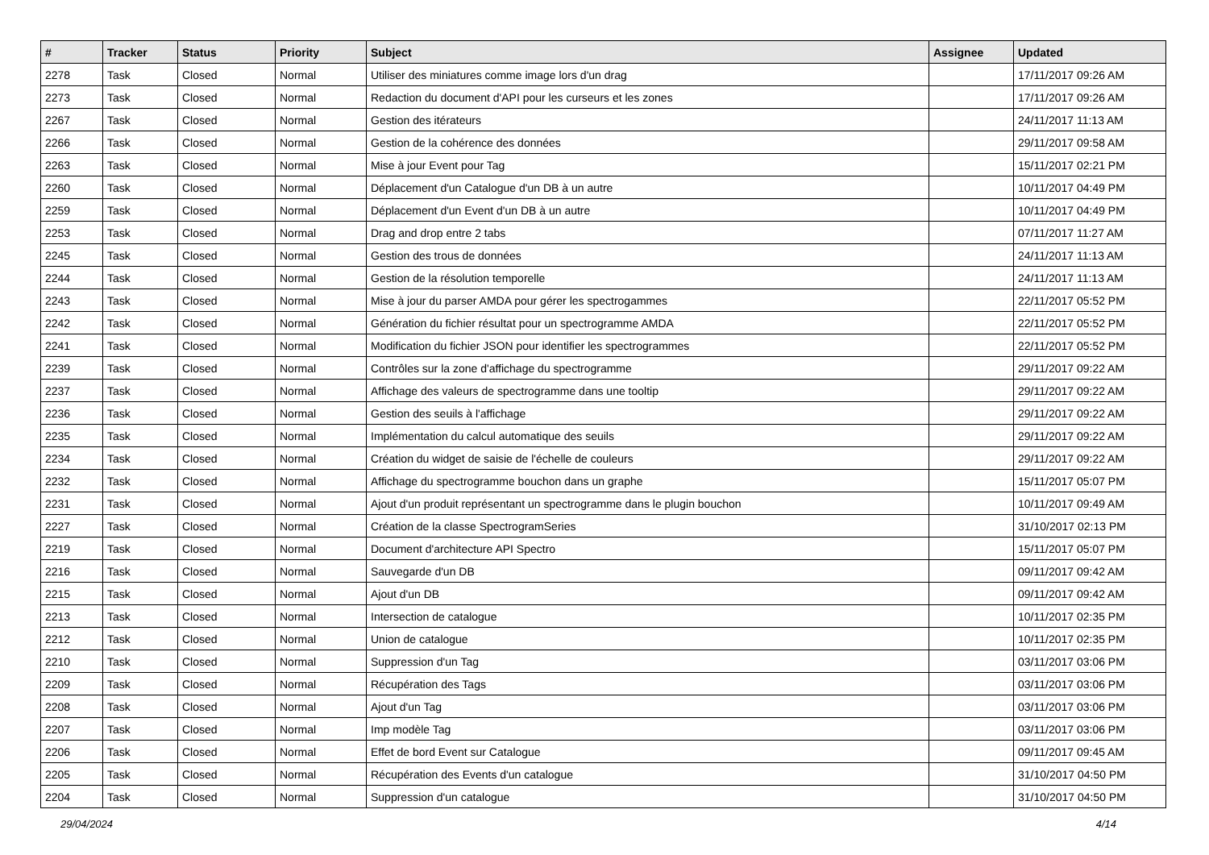| # | Tracker | Status | Priority | Subject | Assignee | Updated |
| --- | --- | --- | --- | --- | --- | --- |
| 2278 | Task | Closed | Normal | Utiliser des miniatures comme image lors d'un drag | | 17/11/2017 09:26 AM |
| 2273 | Task | Closed | Normal | Redaction du document d'API pour les curseurs et les zones | | 17/11/2017 09:26 AM |
| 2267 | Task | Closed | Normal | Gestion des itérateurs | | 24/11/2017 11:13 AM |
| 2266 | Task | Closed | Normal | Gestion de la cohérence des données | | 29/11/2017 09:58 AM |
| 2263 | Task | Closed | Normal | Mise à jour Event pour Tag | | 15/11/2017 02:21 PM |
| 2260 | Task | Closed | Normal | Déplacement d'un Catalogue d'un DB à un autre | | 10/11/2017 04:49 PM |
| 2259 | Task | Closed | Normal | Déplacement d'un Event d'un DB à un autre | | 10/11/2017 04:49 PM |
| 2253 | Task | Closed | Normal | Drag and drop entre 2 tabs | | 07/11/2017 11:27 AM |
| 2245 | Task | Closed | Normal | Gestion des trous de données | | 24/11/2017 11:13 AM |
| 2244 | Task | Closed | Normal | Gestion de la résolution temporelle | | 24/11/2017 11:13 AM |
| 2243 | Task | Closed | Normal | Mise à jour du parser AMDA pour gérer les spectrogammes | | 22/11/2017 05:52 PM |
| 2242 | Task | Closed | Normal | Génération du fichier résultat pour un spectrogramme AMDA | | 22/11/2017 05:52 PM |
| 2241 | Task | Closed | Normal | Modification du fichier JSON pour identifier les spectrogrammes | | 22/11/2017 05:52 PM |
| 2239 | Task | Closed | Normal | Contrôles sur la zone d'affichage du spectrogramme | | 29/11/2017 09:22 AM |
| 2237 | Task | Closed | Normal | Affichage des valeurs de spectrogramme dans une tooltip | | 29/11/2017 09:22 AM |
| 2236 | Task | Closed | Normal | Gestion des seuils à l'affichage | | 29/11/2017 09:22 AM |
| 2235 | Task | Closed | Normal | Implémentation du calcul automatique des seuils | | 29/11/2017 09:22 AM |
| 2234 | Task | Closed | Normal | Création du widget de saisie de l'échelle de couleurs | | 29/11/2017 09:22 AM |
| 2232 | Task | Closed | Normal | Affichage du spectrogramme bouchon dans un graphe | | 15/11/2017 05:07 PM |
| 2231 | Task | Closed | Normal | Ajout d'un produit représentant un spectrogramme dans le plugin bouchon | | 10/11/2017 09:49 AM |
| 2227 | Task | Closed | Normal | Création de la classe SpectrogramSeries | | 31/10/2017 02:13 PM |
| 2219 | Task | Closed | Normal | Document d'architecture API Spectro | | 15/11/2017 05:07 PM |
| 2216 | Task | Closed | Normal | Sauvegarde d'un DB | | 09/11/2017 09:42 AM |
| 2215 | Task | Closed | Normal | Ajout d'un DB | | 09/11/2017 09:42 AM |
| 2213 | Task | Closed | Normal | Intersection de catalogue | | 10/11/2017 02:35 PM |
| 2212 | Task | Closed | Normal | Union de catalogue | | 10/11/2017 02:35 PM |
| 2210 | Task | Closed | Normal | Suppression d'un Tag | | 03/11/2017 03:06 PM |
| 2209 | Task | Closed | Normal | Récupération des Tags | | 03/11/2017 03:06 PM |
| 2208 | Task | Closed | Normal | Ajout d'un Tag | | 03/11/2017 03:06 PM |
| 2207 | Task | Closed | Normal | Imp modèle Tag | | 03/11/2017 03:06 PM |
| 2206 | Task | Closed | Normal | Effet de bord Event sur Catalogue | | 09/11/2017 09:45 AM |
| 2205 | Task | Closed | Normal | Récupération des Events d'un catalogue | | 31/10/2017 04:50 PM |
| 2204 | Task | Closed | Normal | Suppression d'un catalogue | | 31/10/2017 04:50 PM |
29/04/2024 4/14